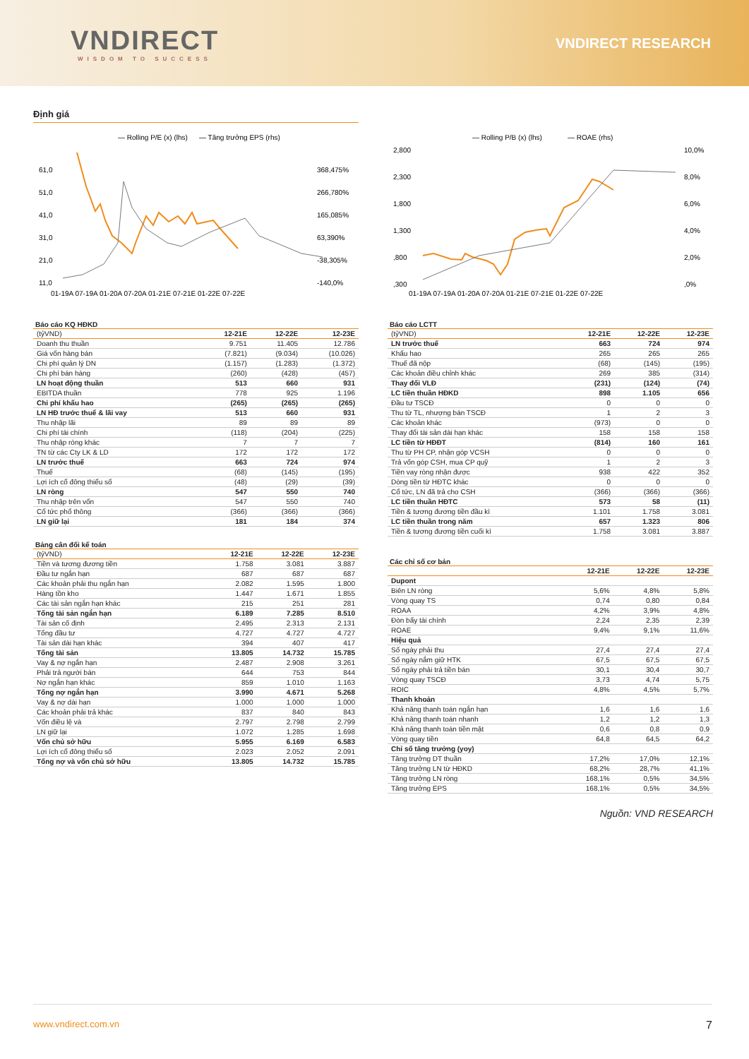VNDIRECT
WISDOM TO SUCCESS
VNDIRECT RESEARCH
Định giá
— Rolling P/E (x) (lhs)
— Tăng trưởng EPS (rhs)
61,0
51,0
41,0
31,0
21,0
11,0
368,475%
266,780%
165,085%
63,390%
-38,305%
-140,0%
01-19A 07-19A 01-20A 07-20A 01-21E 07-21E 01-22E 07-22E
— Rolling P/B (x) (lhs)
— ROAE (rhs)
2,800
2,300
1,800
1,300
,800
,300
10,0%
8,0%
6,0%
4,0%
2,0%
,0%
01-19A 07-19A 01-20A 07-20A 01-21E 07-21E 01-22E 07-22E
Báo cáo KQ HĐKD
| (tỷVND) | 12-21E | 12-22E | 12-23E |
| --- | --- | --- | --- |
| Doanh thu thuần | 9.751 | 11.405 | 12.786 |
| Giá vốn hàng bán | (7.821) | (9.034) | (10.026) |
| Chi phí quản lý DN | (1.157) | (1.283) | (1.372) |
| Chi phí bán hàng | (260) | (428) | (457) |
| LN hoạt động thuần | 513 | 660 | 931 |
| EBITDA thuần | 778 | 925 | 1.196 |
| Chi phí khấu hao | (265) | (265) | (265) |
| LN HĐ trước thuế & lãi vay | 513 | 660 | 931 |
| Thu nhập lãi | 89 | 89 | 89 |
| Chi phí tài chính | (118) | (204) | (225) |
| Thu nhập ròng khác | 7 | 7 | 7 |
| TN từ các Cty LK & LD | 172 | 172 | 172 |
| LN trước thuế | 663 | 724 | 974 |
| Thuế | (68) | (145) | (195) |
| Lợi ích cổ đông thiểu số | (48) | (29) | (39) |
| LN ròng | 547 | 550 | 740 |
| Thu nhập trên vốn | 547 | 550 | 740 |
| Cổ tức phổ thông | (366) | (366) | (366) |
| LN giữ lại | 181 | 184 | 374 |
Bảng cân đối kế toán
| (tỷVND) | 12-21E | 12-22E | 12-23E |
| --- | --- | --- | --- |
| Tiền và tương đương tiền | 1.758 | 3.081 | 3.887 |
| Đầu tư ngắn hạn | 687 | 687 | 687 |
| Các khoản phải thu ngắn hạn | 2.082 | 1.595 | 1.800 |
| Hàng tồn kho | 1.447 | 1.671 | 1.855 |
| Các tài sản ngắn hạn khác | 215 | 251 | 281 |
| Tổng tài sản ngắn hạn | 6.189 | 7.285 | 8.510 |
| Tài sản cố định | 2.495 | 2.313 | 2.131 |
| Tổng đầu tư | 4.727 | 4.727 | 4.727 |
| Tài sản dài hạn khác | 394 | 407 | 417 |
| Tổng tài sản | 13.805 | 14.732 | 15.785 |
| Vay & nợ ngắn hạn | 2.487 | 2.908 | 3.261 |
| Phải trả người bán | 644 | 753 | 844 |
| Nợ ngắn hạn khác | 859 | 1.010 | 1.163 |
| Tổng nợ ngắn hạn | 3.990 | 4.671 | 5.268 |
| Vay & nợ dài hạn | 1.000 | 1.000 | 1.000 |
| Các khoản phải trả khác | 837 | 840 | 843 |
| Vốn điều lệ và | 2.797 | 2.798 | 2.799 |
| LN giữ lại | 1.072 | 1.285 | 1.698 |
| Vốn chủ sở hữu | 5.955 | 6.169 | 6.583 |
| Lợi ích cổ đông thiểu số | 2.023 | 2.052 | 2.091 |
| Tổng nợ và vốn chủ sở hữu | 13.805 | 14.732 | 15.785 |
Báo cáo LCTT
| (tỷVND) | 12-21E | 12-22E | 12-23E |
| --- | --- | --- | --- |
| LN trước thuế | 663 | 724 | 974 |
| Khấu hao | 265 | 265 | 265 |
| Thuế đã nộp | (68) | (145) | (195) |
| Các khoản điều chỉnh khác | 269 | 385 | (314) |
| Thay đổi VLĐ | (231) | (124) | (74) |
| LC tiền thuần HĐKD | 898 | 1.105 | 656 |
| Đầu tư TSCĐ | 0 | 0 | 0 |
| Thu từ TL, nhượng bán TSCĐ | 1 | 2 | 3 |
| Các khoản khác | (973) | 0 | 0 |
| Thay đổi tài sản dài hạn khác | 158 | 158 | 158 |
| LC tiền từ HĐĐT | (814) | 160 | 161 |
| Thu từ PH CP, nhận góp VCSH | 0 | 0 | 0 |
| Trả vốn góp CSH, mua CP quỹ | 1 | 2 | 3 |
| Tiền vay ròng nhận được | 938 | 422 | 352 |
| Dòng tiền từ HĐTC khác | 0 | 0 | 0 |
| Cổ tức, LN đã trả cho CSH | (366) | (366) | (366) |
| LC tiền thuần HĐTC | 573 | 58 | (11) |
| Tiền & tương đương tiền đầu kì | 1.101 | 1.758 | 3.081 |
| LC tiền thuần trong năm | 657 | 1.323 | 806 |
| Tiền & tương đương tiền cuối kì | 1.758 | 3.081 | 3.887 |
Các chỉ số cơ bản
| | 12-21E | 12-22E | 12-23E |
| --- | --- | --- | --- |
| Dupont | | | |
| Biên LN ròng | 5,6% | 4,8% | 5,8% |
| Vòng quay TS | 0,74 | 0,80 | 0,84 |
| ROAA | 4,2% | 3,9% | 4,8% |
| Đòn bẩy tài chính | 2,24 | 2,35 | 2,39 |
| ROAE | 9,4% | 9,1% | 11,6% |
| Hiệu quả | | | |
| Số ngày phải thu | 27,4 | 27,4 | 27,4 |
| Số ngày nắm giữ HTK | 67,5 | 67,5 | 67,5 |
| Số ngày phải trả tiền bán | 30,1 | 30,4 | 30,7 |
| Vòng quay TSCĐ | 3,73 | 4,74 | 5,75 |
| ROIC | 4,8% | 4,5% | 5,7% |
| Thanh khoản | | | |
| Khả năng thanh toán ngắn hạn | 1,6 | 1,6 | 1,6 |
| Khả năng thanh toán nhanh | 1,2 | 1,2 | 1,3 |
| Khả năng thanh toán tiền mặt | 0,6 | 0,8 | 0,9 |
| Vòng quay tiền | 64,8 | 64,5 | 64,2 |
| Chỉ số tăng trưởng (yoy) | | | |
| Tăng trưởng DT thuần | 17,2% | 17,0% | 12,1% |
| Tăng trưởng LN từ HĐKD | 68,2% | 28,7% | 41,1% |
| Tăng trưởng LN ròng | 168,1% | 0,5% | 34,5% |
| Tăng trưởng EPS | 168,1% | 0,5% | 34,5% |
Nguồn: VND RESEARCH
www.vndirect.com.vn 7